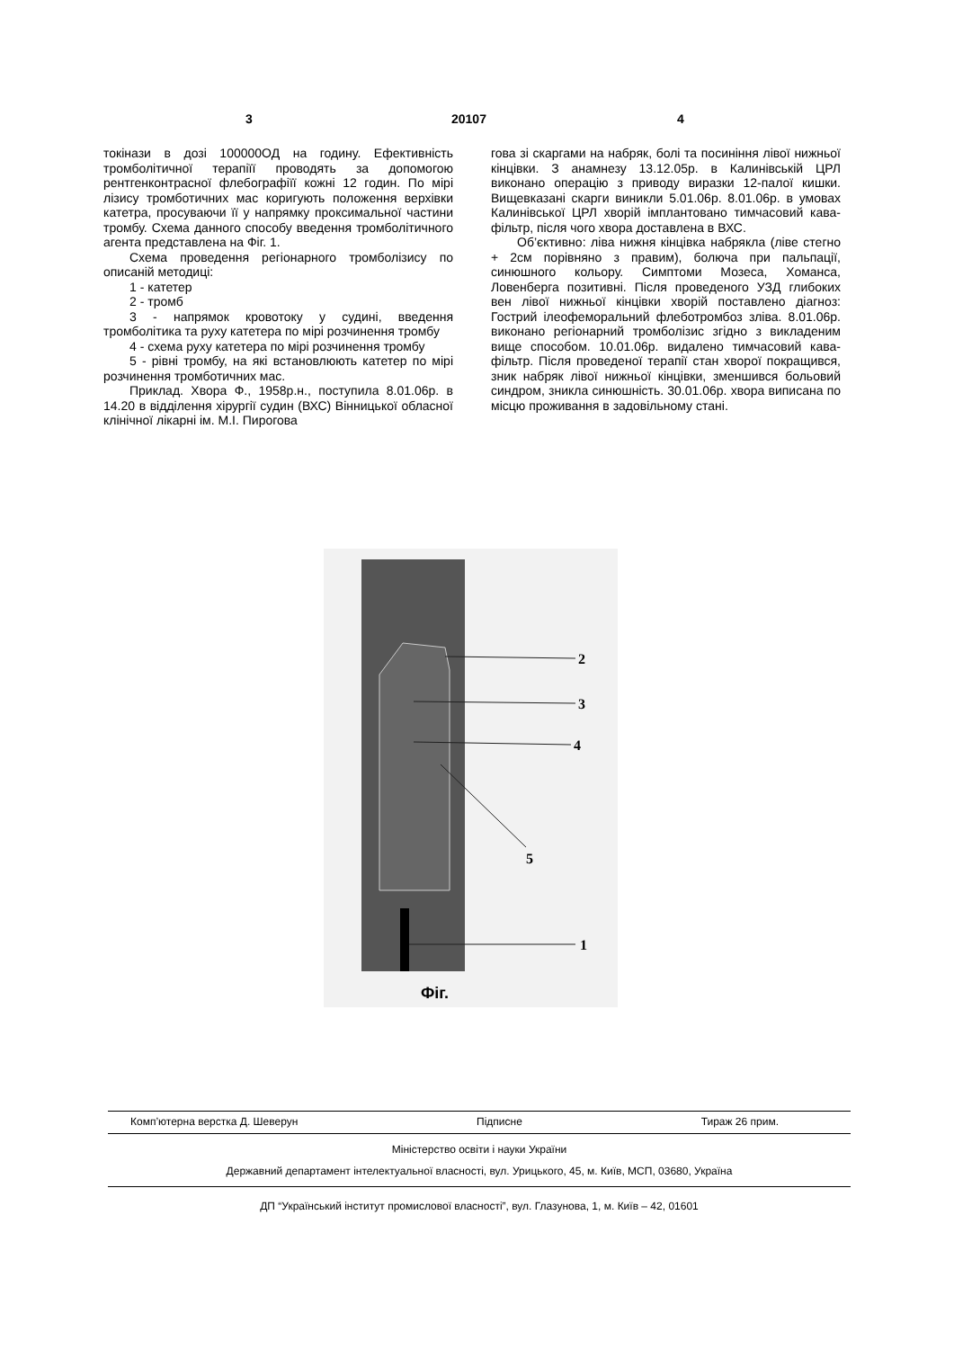3 20107 4
токінази в дозі 100000ОД на годину. Ефективність тромболітичної терапіїї проводять за допомогою рентгенконтрасної флебографіїї кожні 12 годин. По мірі лізису тромботичних мас коригують положення верхівки катетра, просуваючи її у напрямку проксимальної частини тромбу. Схема данного способу введення тромболітичного агента представлена на Фіг. 1.
Схема проведення регіонарного тромболізису по описаній методиці:
1 - катетер
2 - тромб
3 - напрямок кровотоку у судині, введення тромболітика та руху катетера по мірі розчинення тромбу
4 - схема руху катетера по мірі розчинення тромбу
5 - рівні тромбу, на які встановлюють катетер по мірі розчинення тромботичних мас.
Приклад. Хвора Ф., 1958р.н., поступила 8.01.06р. в 14.20 в відділення хірургії судин (ВХС) Вінницької обласної клінічної лікарні ім. М.І. Пирогова
гова зі скаргами на набряк, болі та посиніння лівої нижньої кінцівки. З анамнезу 13.12.05р. в Калинівській ЦРЛ виконано операцію з приводу виразки 12-палої кишки. Вищевказані скарги виникли 5.01.06р. 8.01.06р. в умовах Калинівської ЦРЛ хворій імплантовано тимчасовий кава-фільтр, після чого хвора доставлена в ВХС.
Об’єктивно: ліва нижня кінцівка набрякла (ліве стегно + 2см порівняно з правим), болюча при пальпації, синюшного кольору. Симптоми Мозеса, Хоманса, Ловенберга позитивні. Після проведеного УЗД глибоких вен лівої нижньої кінцівки хворій поставлено діагноз: Гострий ілеофеморальний флеботромбоз зліва. 8.01.06р. виконано регіонарний тромболізис згідно з викладеним вище способом. 10.01.06р. видалено тимчасовий кава-фільтр. Після проведеної терапії стан хворої покращився, зник набряк лівої нижньої кінцівки, зменшився больовий синдром, зникла синюшність. 30.01.06р. хвора виписана по місцю проживання в задовільному стані.
2
3
4
5
1
Фіг.
Комп’ютерна верстка Д. Шеверун Підписне Тираж 26 прим.
Міністерство освіти і науки України
Державний департамент інтелектуальної власності, вул. Урицького, 45, м. Київ, МСП, 03680, Україна
ДП “Український інститут промислової власності”, вул. Глазунова, 1, м. Київ – 42, 01601